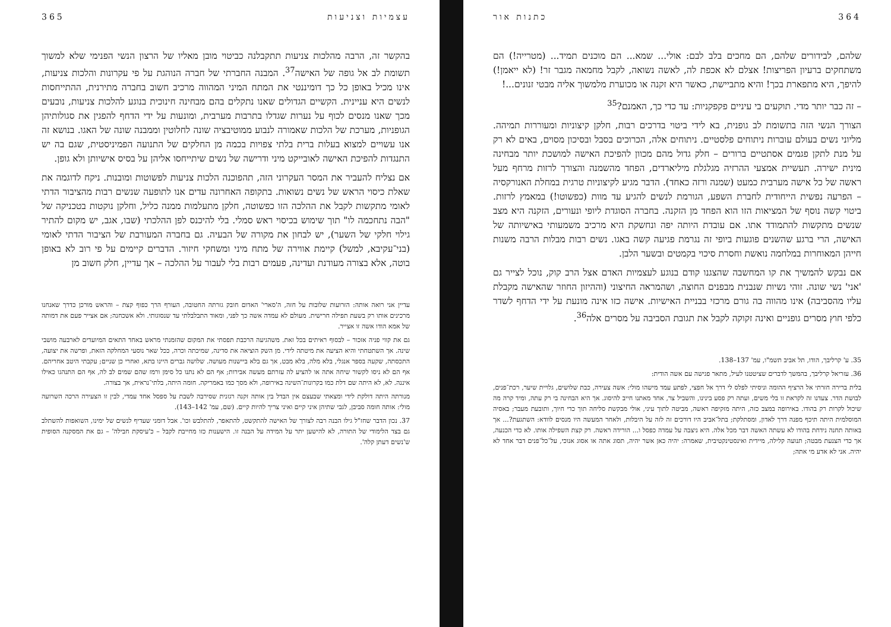364 כתנות אור
שלהם, לבידורים שלהם, הם מחכים בלב לבם: אולי... שמא... הם מוכנים תמיד... (מטרייה!) הם משתחקים ברעיון הפריצות! אצלם לא אכפת לה, לאשה נשואה, לקבל מחמאה מגבר זר! (לא ייאמן!) להיפך, היא מתפארת בכך! והיא מתביישת, כאשר היא זקנה או מכוערת מלמשוך אליה מבטי זנונים...!
– זה כבר יותר מדי. תוקעים בי עיניים פקפקניות: עד כדי כך, האמנם?<sup>35</sup>
הצורך הנשי הזה בתשומת לב גופנית, בא לידי ביטוי בדרכים רבות, חלקן קיצוניות ומעוררות תמיהה. מליוני נשים בעולם עוברות ניתוחים פלסטיים. ניתוחים אלה, הכרוכים בסבל ובסיכון מסוים, באים לא רק על מנת לתקן פגמים אסתטיים ברורים – חלק גדול מהם מכוון להפיכת האישה למושכת יותר מבחינה מינית ישירה. תעשיית אמצעי ההרזיה מגלגלת מיליארדים, הפחד מהשמנה והצורך לרזות מרחף מעל ראשה של כל אישה מערבית כמעט (שמנה ורזה כאחד). הדבר מגיע לקיצוניות טרגית במחלת האנורקסיה – הפרעה נפשית הייחודית לחברת השפע, הגורמת לנשים להגיע עד מוות (כפשוטו!) במאמץ לרזות. ביטוי קשה נוסף של המציאות הזו הוא הפחד מן הזקנה. בחברה הסוגדת ליופי ונעורים, הזקנה היא מצב שנשים מתקשות להתמודד אתו. אם עובדת היותה יפה ונחשקת היא מרכיב משמעותי באישיותה של האישה, הרי ברגע שהשנים פוגעות ביופי זה נגרמת פגיעה קשה באגו. נשים רבות מבלות הרבה משנות חייהן המאוחרות במלחמה נואשת וחסרת סיכוי בקמטים ובשער הלבן.
אם נבקש להמשיך את קו המחשבה שהצגנו קודם בנוגע לעצמיות האדם אצל הרב קוק, נוכל לצייר גם 'אני' נשי שונה. זוהי נשיות שנבנית מבפנים החוצה, ושהמראה החיצוני (וההיזון החוזר שהאישה מקבלת עליו מהסביבה) אינו מהווה בה גורם מרכזי בבניית האישיות. אישה כזו אינה מונעת על ידי הדחף לשדר כלפי חוץ מסרים גופניים ואינה זקוקה לקבל את תגובת הסביבה על מסרים אלה<sup>36</sup>.
35. ע' קרליבך, הודו, תל אביב תשמ"ו, עמ' 137–138.
36. עזריאל קרליבך, בהמשך לדברים שציטטנו לעיל, מתאר פגישה עם אשה הודית:
בלית ברירה חזרתי אל הרציף ההומה וניסיתי לפלס לי דרך אל חפצי, לפתע עמד מישהו מולי: אשה צעירה, כבת שלושים, גלויית שיער, רכת־פנים, לבושת הדר. צעדנו זה לקראת זו בלי משים, ועתה רק פסע בינינו, והשביל צר, אחד מאתנו חייב להיסוג. אך היא הבחינה בי רק עתה, ומיד קרה מה שיכול לקרות רק בהודו. באירופה במצב כזה, היתה מזקיפה ראשה, מביטה לתוך עיני, אולי מבקשת סליחה תוך כדי חיוך, ותובעת מעבר; באסיה המוסלמית היתה תיכף מפנה דרך לאדון, ומסתלקת; בתל־אביב היו דורכים זה לזה על היבלות, ולאחר המעשה היו מנסים לוודא: השתגעת?... אך באותה תחנה נידחת בהודו לא עשתה האשה דבר מכל אלה. היא ניצבה על עמדה כפסל ו... הורידה ראשה. רק קצת השפילה אותו. לא כדי הכנעה, אך כדי הצנעת מבטה; תנועה קלילה, מיידית ואינסטינקטיבית, שאמרה: יהיה כאן אשר יהיה, תסוג אתה או אסוג אנוכי, על־כל־פנים דבר אחד לא יהיה. אני לא אדע מי אתה;
עצמיות וצניעות 365
בהקשר זה, הרבה מהלכות צניעות תתקבלנה כביטוי מובן מאליו של הרצון הנשי הפנימי שלא למשוך תשומת לב אל גופה של האישה<sup>37</sup>. המבנה החברתי של חברה הנוהגת על פי עקרונות והלכות צניעות, אינו מכיל באופן כל כך דומיננטי את המתח המיני המהווה מרכיב חשוב בחברה מתירנית, ההתייחסות לנשים היא עניינית. הקשיים הגדולים שאנו נתקלים בהם מבחינה חינוכית בנוגע להלכות צניעות, נובעים מכך שאנו מנסים לכוף על נערות שגדלו בתרבות מערבית, ומונעות על ידי הדחף להפגין את סגולותיהן הגופניות, מערכת של הלכות שאמורה לנבוע ממוטיבציה שונה לחלוטין וממבנה שונה של האגו. בנושא זה אנו עשויים למצוא בעלות ברית בלתי צפויות בכמה מן החלקים של התנועה הפמיניסטית, שגם בה יש התנגדות להפיכת האישה לאובייקט מיני ודרישה של נשים שיתייחסו אליהן על בסיס אישיותן ולא גופן.
אם נצליח להעביר את המסר העקרוני הזה, תהפוכנה הלכות צניעות לפשוטות ומובנות. ניקח לדוגמה את שאלת כיסוי הראש של נשים נשואות. בתקופה האחרונה עדים אנו לתופעה שנשים רבות מהציבור הדתי לאומי מתקשות לקבל את ההלכה הזו כפשוטה, חלקן מתעלמות ממנה כליל, וחלקן נוקטות בטכניקה של "הבה נתחכמה לו" תוך שימוש בכיסוי ראש סמלי. בלי להיכנס לפן ההלכתי (שבו, אגב, יש מקום להתיר גילוי חלקי של השער), יש לבחון את מקורה של הבעיה. גם בחברה המעורבת של הציבור הדתי לאומי (בני־עקיבא, למשל) קיימת אווירה של מתח מיני ומשחקי חיזור. הדברים קיימים על פי רוב לא באופן בוטה, אלא בצורה מעודנת ועדינה, פעמים רבות בלי לעבור על ההלכה – אך עדיין, חלק חשוב מן
עדיין אני רואה אותה: הזרועות שלובות על חזה, ה'סארי' האדום חובק גזרתה החטובה, העורף הרך כפוף קצת – והראש מורכן כדרך שאנחנו מרכינים אותו רק בשעת תפילה חרישית. מעולם לא עמדה אשה כך לפני, ומאוד התבלבלתי עד שנסוגותי. ולא אשכחנה; אם אצייר פעם את דמותה של אמא הודו אשה זו אצייר.
גם את קווי פניה אזכור – לבסוף ראיתים בכל זאת. משהגיעה הרכבת תפסתי את המקום שהזמנתי מראש באחד התאים המיועדים לארבעה מושבי שינה. אך השתטחתי והיא הציעה את מיטתה לידי. מן השק הוציאה את סדינה, שמיכתה וכרה, ככל שאר נוסעי המחלקה הזאת, ופרשה את יצועה, התכסתה, שקעה בספר אנגלי, בלא מלה, בלא מבט, אך גם בלא ביישנות מעושה. שלושה גברים היינו בתא, ואחרי כן שניים; עקבתי היטב אחריהם. אף הם לא ניסו לקשור שיחה אתה או להציע לה עזרתם מעשה אבירות; אף הם לא נתנו כל סימן ורמז שהם שמים לב לה, אף הם התנהגו כאילו איננה. לא, לא היתה שם דלת כמו בקרונות־השינה באירופה, ולא מסך כמו באמריקה. חומה היתה, בלתי־נראית, אך בצורה.
מנורתה היתה דולקת לידי ומצאתי שבעצם אין הבדל בין אותה זקנה רגזנית שסירבה לשבת על ספסל אחד עמדי, לבין זו הצעירה הרכה השרועה מולי: אותה חומה סביבן, לגבי שתיהן איני קיים ואיני צריך להיות קיים. (שם, עמ' 142–143).
37. נכון הדבר שחז"ל גילו הבנה רבה לצורך של האישה להתקשט, להתאפר, להתלבש וכו'. אבל דומני שעדיף לנשים של ימינו, השואפות להשתלב גם בצד הלימודי של התורה, לא להישען יתר על המידה על הבנה זו. הישענות כזו מחייבת לקבל – כ'עיסקת חבילה' – גם את המסקנה הסופית ש'נשים דעתן קלה'.